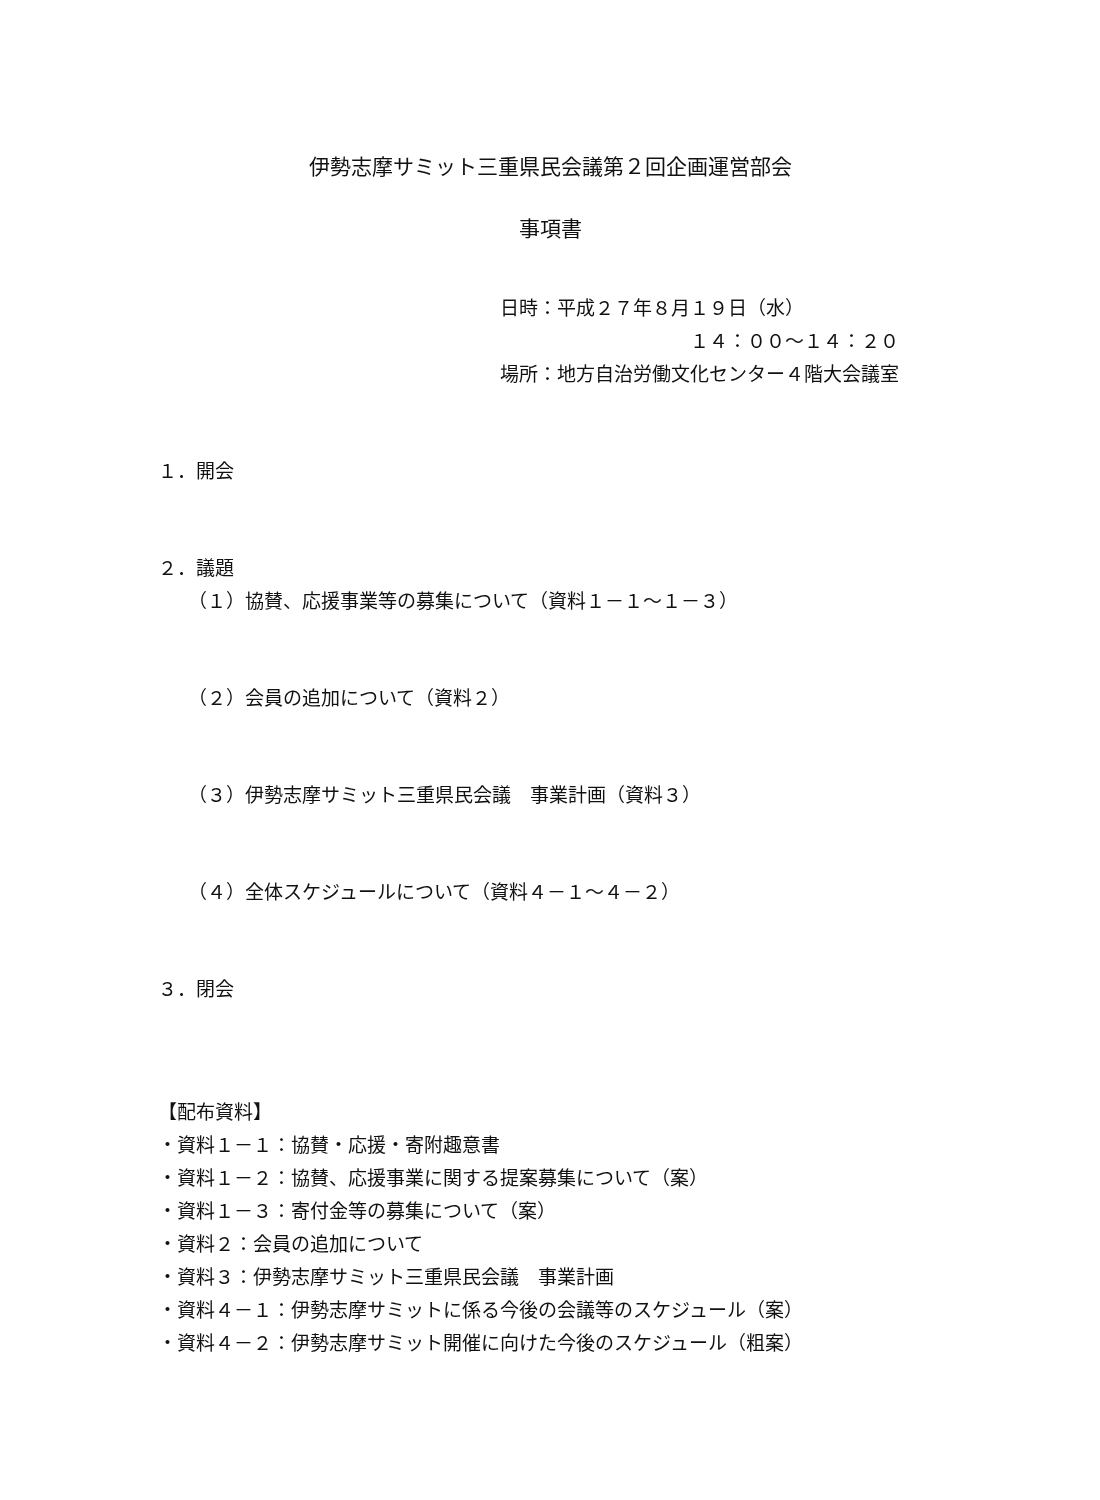伊勢志摩サミット三重県民会議第２回企画運営部会
事項書
日時：平成２７年８月１９日（水）
１４：００～１４：２０
場所：地方自治労働文化センター４階大会議室
１．開会
２．議題
（１）協賛、応援事業等の募集について（資料１－１～１－３）
（２）会員の追加について（資料２）
（３）伊勢志摩サミット三重県民会議　事業計画（資料３）
（４）全体スケジュールについて（資料４－１～４－２）
３．閉会
【配布資料】
・資料１－１：協賛・応援・寄附趣意書
・資料１－２：協賛、応援事業に関する提案募集について（案）
・資料１－３：寄付金等の募集について（案）
・資料２：会員の追加について
・資料３：伊勢志摩サミット三重県民会議　事業計画
・資料４－１：伊勢志摩サミットに係る今後の会議等のスケジュール（案）
・資料４－２：伊勢志摩サミット開催に向けた今後のスケジュール（粗案）